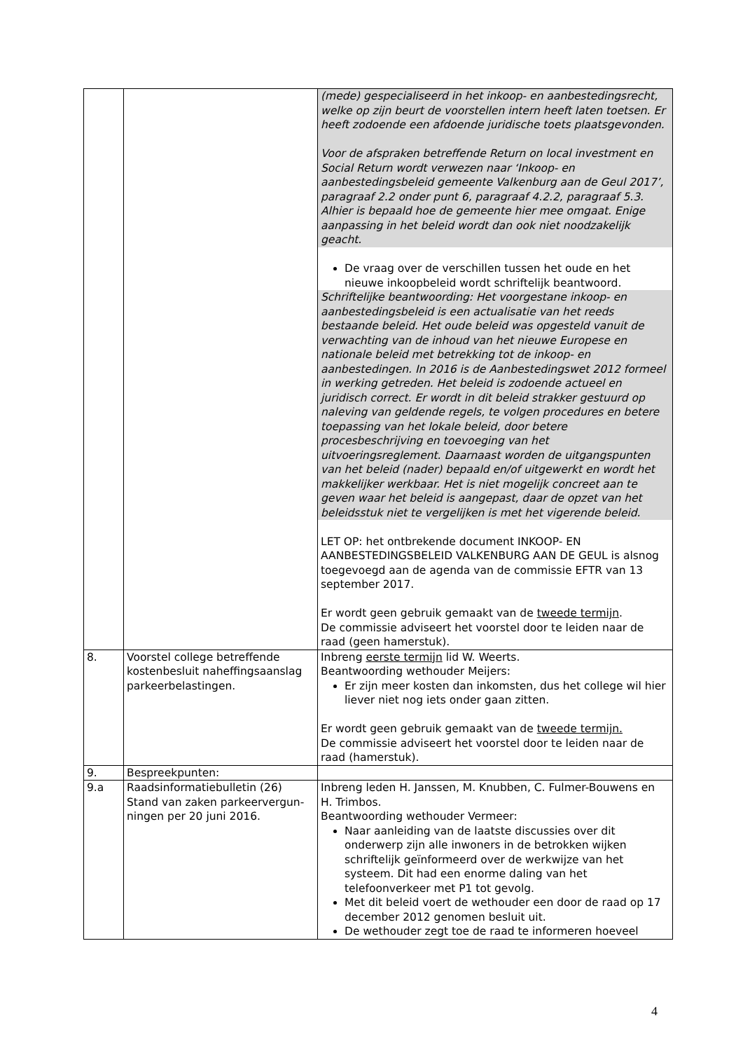| | | (mede) gespecialiseerd in het inkoop- en aanbestedingsrecht, welke op zijn beurt de voorstellen intern heeft laten toetsen. Er heeft zodoende een afdoende juridische toets plaatsgevonden. Voor de afspraken betreffende Return on local investment en Social Return wordt verwezen naar ‘Inkoop- en aanbestedingsbeleid gemeente Valkenburg aan de Geul 2017’, paragraaf 2.2 onder punt 6, paragraaf 4.2.2, paragraaf 5.3. Alhier is bepaald hoe de gemeente hier mee omgaat. Enige aanpassing in het beleid wordt dan ook niet noodzakelijk geacht. De vraag over de verschillen tussen het oude en het nieuwe inkoopbeleid wordt schriftelijk beantwoord. Schriftelijke beantwoording: Het voorgestane inkoop- en aanbestedingsbeleid is een actualisatie van het reeds bestaande beleid. Het oude beleid was opgesteld vanuit de verwachting van de inhoud van het nieuwe Europese en nationale beleid met betrekking tot de inkoop- en aanbestedingen. In 2016 is de Aanbestedingswet 2012 formeel in werking getreden. Het beleid is zodoende actueel en juridisch correct. Er wordt in dit beleid strakker gestuurd op naleving van geldende regels, te volgen procedures en betere toepassing van het lokale beleid, door betere procesbeschrijving en toevoeging van het uitvoeringsreglement. Daarnaast worden de uitgangspunten van het beleid (nader) bepaald en/of uitgewerkt en wordt het makkelijker werkbaar. Het is niet mogelijk concreet aan te geven waar het beleid is aangepast, daar de opzet van het beleidsstuk niet te vergelijken is met het vigerende beleid. LET OP: het ontbrekende document INKOOP- EN AANBESTEDINGSBELEID VALKENBURG AAN DE GEUL is alsnog toegevoegd aan de agenda van de commissie EFTR van 13 september 2017. Er wordt geen gebruik gemaakt van de tweede termijn . De commissie adviseert het voorstel door te leiden naar de raad (geen hamerstuk). |
| 8. | Voorstel college betreffende kostenbesluit naheffingsaanslag parkeerbelastingen. | Inbreng eerste termijn lid W. Weerts. Beantwoording wethouder Meijers: Er zijn meer kosten dan inkomsten, dus het college wil hier liever niet nog iets onder gaan zitten. Er wordt geen gebruik gemaakt van de tweede termijn. De commissie adviseert het voorstel door te leiden naar de raad (hamerstuk). |
| 9. | Bespreekpunten: | |
| 9.a | Raadsinformatiebulletin (26) Stand van zaken parkeervergun-ningen per 20 juni 2016. | Inbreng leden H. Janssen, M. Knubben, C. Fulmer-Bouwens en H. Trimbos. Beantwoording wethouder Vermeer: Naar aanleiding van de laatste discussies over dit onderwerp zijn alle inwoners in de betrokken wijken schriftelijk geïnformeerd over de werkwijze van het systeem. Dit had een enorme daling van het telefoonverkeer met P1 tot gevolg. Met dit beleid voert de wethouder een door de raad op 17 december 2012 genomen besluit uit. De wethouder zegt toe de raad te informeren hoeveel |
4